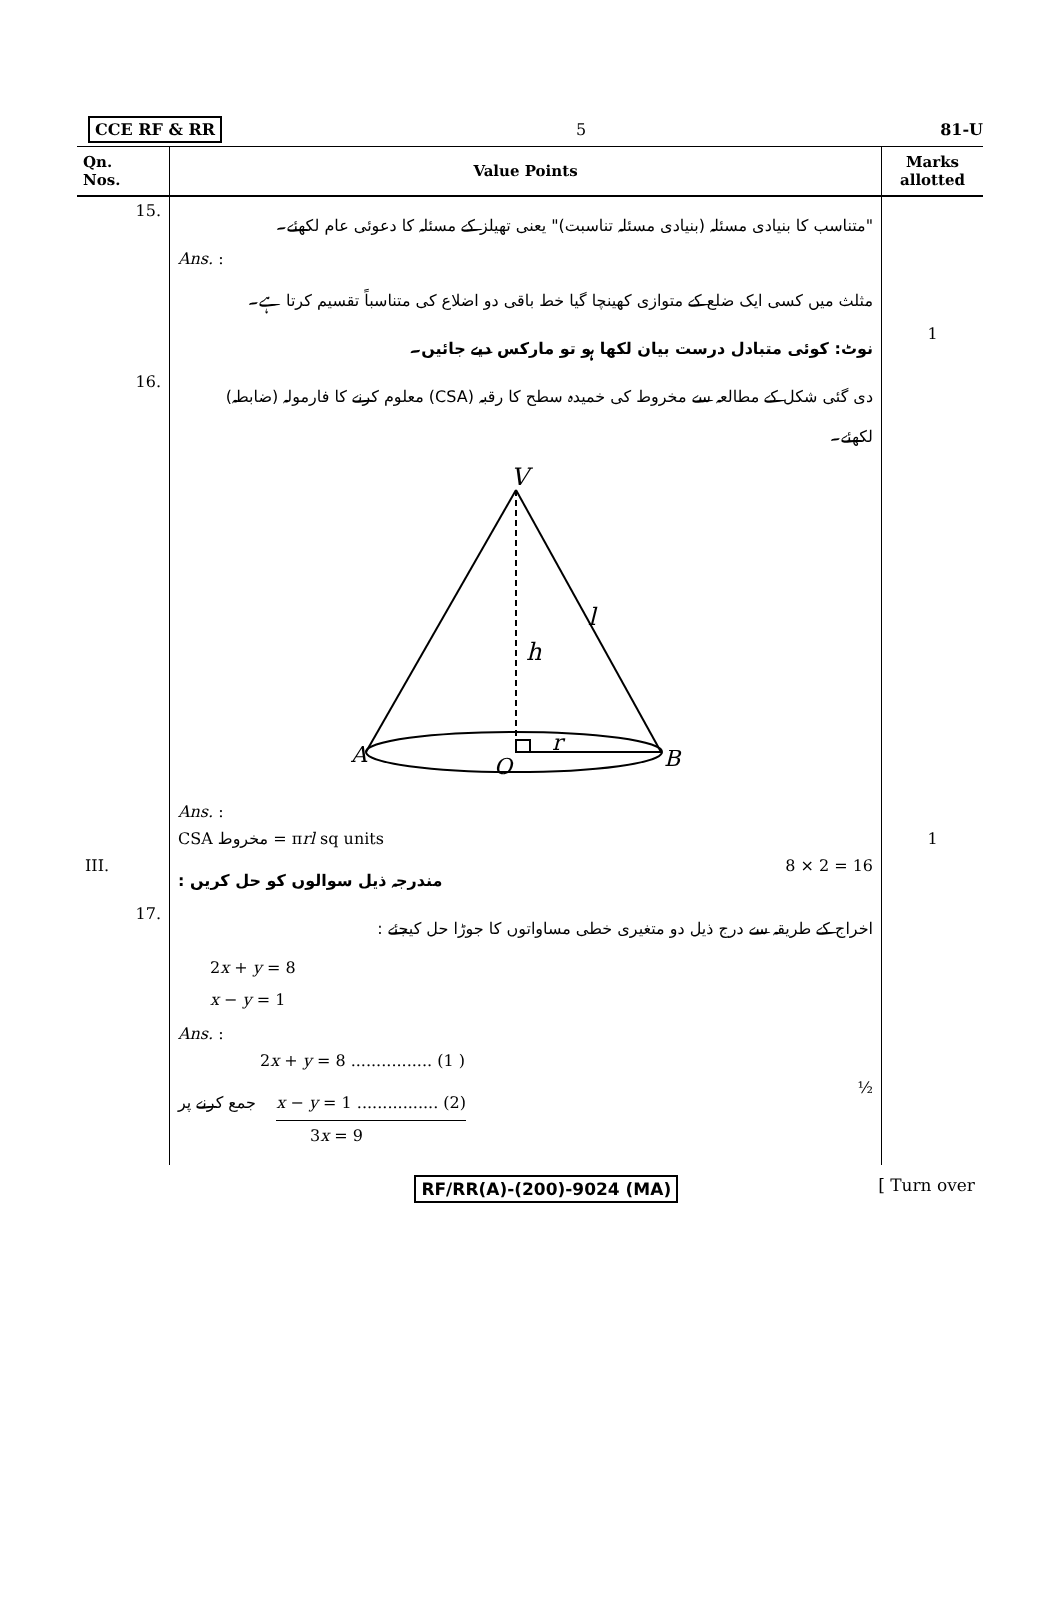CCE RF & RR 5 81-U
| Qn. Nos. | Value Points | Marks allotted |
| --- | --- | --- |
| 15. | "متناسب کا بنیادی مسئلہ (بنیادی مسئلہ تناسبت)" یعنی تھیلز کے مسئلہ کا دعوئی عام لکھئے۔ | |
| | Ans. : | |
| | مثلث میں کسی ایک ضلع کے متوازی کھینچا گیا خط باقی دو اضلاع کی متناسباً تقسیم کرتا ہے۔ | |
| | نوٹ: کوئی متبادل درست بیان لکھا ہو تو مارکس دیے جائیں۔ | 1 |
| 16. | دی گئی شکل کے مطالعہ سے مخروط کی خمیدہ سطح کا رقبہ (CSA) معلوم کرنے کا فارمولہ (ضابطہ) لکھئے۔ | |
| | V h l r A O B | |
| | Ans. : | |
| | CSA مخروط = π rl sq units | 1 |
| III. | مندرجہ ذیل سوالوں کو حل کریں : 8 × 2 = 16 | |
| 17. | اخراج کے طریقہ سے درج ذیل دو متغیری خطی مساواتوں کا جوڑا حل کیجئے : | |
| | 2 x + y = 8 x − y = 1 | |
| | Ans. : | |
| | 2 x + y = 8 ................ (1 ) | |
| | جمع کرنے پر x − y = 1 ................ (2) ½ | |
| | 3 x = 9 | |
RF/RR(A)-(200)-9024 (MA) [ Turn over